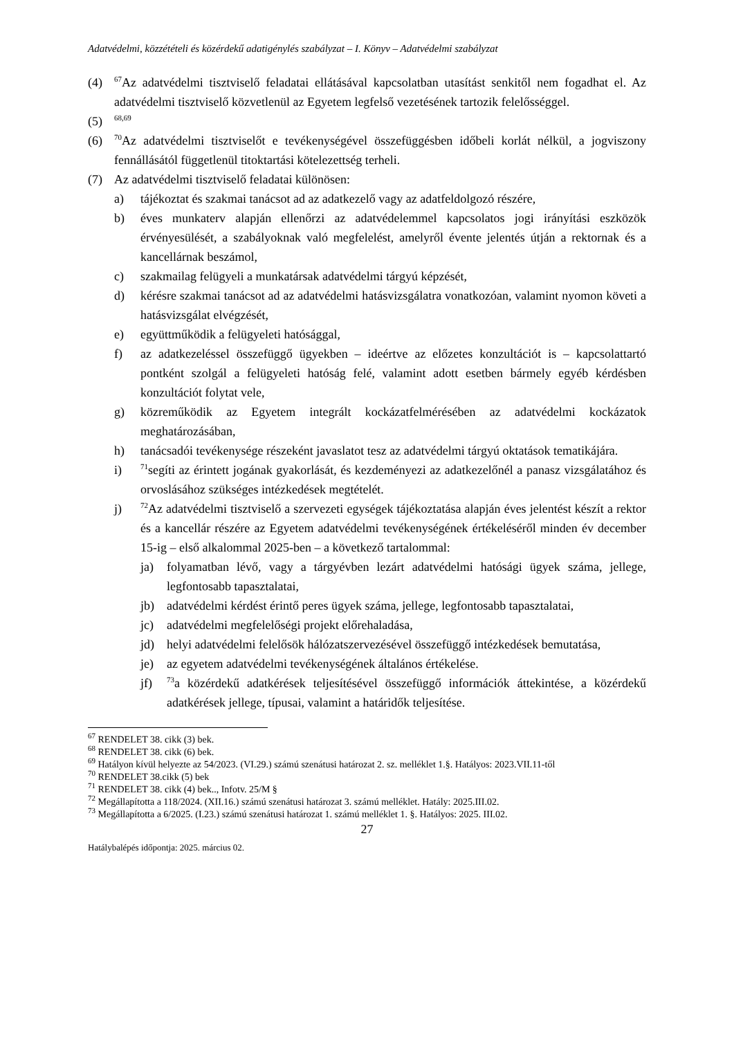Adatvédelmi, közzétételi és közérdekű adatigénylés szabályzat – I. Könyv – Adatvédelmi szabályzat
(4)
<sup>67</sup> Az adatvédelmi tisztviselő feladatai ellátásával kapcsolatban utasítást senkitől nem fogadhat el. Az adatvédelmi tisztviselő közvetlenül az Egyetem legfelső vezetésének tartozik felelősséggel.
(5)
<sup>68,69</sup>
(6)
<sup>70</sup> Az adatvédelmi tisztviselőt e tevékenységével összefüggésben időbeli korlát nélkül, a jogviszony fennállásától függetlenül titoktartási kötelezettség terheli.
(7) Az adatvédelmi tisztviselő feladatai különösen:
a) tájékoztat és szakmai tanácsot ad az adatkezelő vagy az adatfeldolgozó részére,
b) éves munkaterv alapján ellenőrzi az adatvédelemmel kapcsolatos jogi irányítási eszközök érvényesülését, a szabályoknak való megfelelést, amelyről évente jelentés útján a rektornak és a kancellárnak beszámol,
c) szakmailag felügyeli a munkatársak adatvédelmi tárgyú képzését,
d) kérésre szakmai tanácsot ad az adatvédelmi hatásvizsgálatra vonatkozóan, valamint nyomon követi a hatásvizsgálat elvégzését,
e) együttműködik a felügyeleti hatósággal,
f) az adatkezeléssel összefüggő ügyekben – ideértve az előzetes konzultációt is – kapcsolattartó pontként szolgál a felügyeleti hatóság felé, valamint adott esetben bármely egyéb kérdésben konzultációt folytat vele,
g) közreműködik az Egyetem integrált kockázatfelmérésében az adatvédelmi kockázatok meghatározásában,
h) tanácsadói tevékenysége részeként javaslatot tesz az adatvédelmi tárgyú oktatások tematikájára.
i)
<sup>71</sup> segíti az érintett jogának gyakorlását, és kezdeményezi az adatkezelőnél a panasz vizsgálatához és orvoslásához szükséges intézkedések megtételét.
j)
<sup>72</sup> Az adatvédelmi tisztviselő a szervezeti egységek tájékoztatása alapján éves jelentést készít a rektor és a kancellár részére az Egyetem adatvédelmi tevékenységének értékeléséről minden év december 15-ig – első alkalommal 2025-ben – a következő tartalommal:
ja) folyamatban lévő, vagy a tárgyévben lezárt adatvédelmi hatósági ügyek száma, jellege, legfontosabb tapasztalatai,
jb) adatvédelmi kérdést érintő peres ügyek száma, jellege, legfontosabb tapasztalatai,
jc) adatvédelmi megfelelőségi projekt előrehaladása,
jd) helyi adatvédelmi felelősök hálózatszervezésével összefüggő intézkedések bemutatása,
je) az egyetem adatvédelmi tevékenységének általános értékelése.
jf)
<sup>73</sup> a közérdekű adatkérések teljesítésével összefüggő információk áttekintése, a közérdekű adatkérések jellege, típusai, valamint a határidők teljesítése.
<sup>67</sup> RENDELET 38. cikk (3) bek.
<sup>68</sup> RENDELET 38. cikk (6) bek.
<sup>69</sup> Hatályon kívül helyezte az 54/2023. (VI.29.) számú szenátusi határozat 2. sz. melléklet 1.§. Hatályos: 2023.VII.11-től
<sup>70</sup> RENDELET 38.cikk (5) bek
<sup>71</sup> RENDELET 38. cikk (4) bek.., Infotv. 25/M §
<sup>72</sup> Megállapította a 118/2024. (XII.16.) számú szenátusi határozat 3. számú melléklet. Hatály: 2025.III.02.
<sup>73</sup> Megállapította a 6/2025. (I.23.) számú szenátusi határozat 1. számú melléklet 1. §. Hatályos: 2025. III.02.
27
Hatálybalépés időpontja: 2025. március 02.